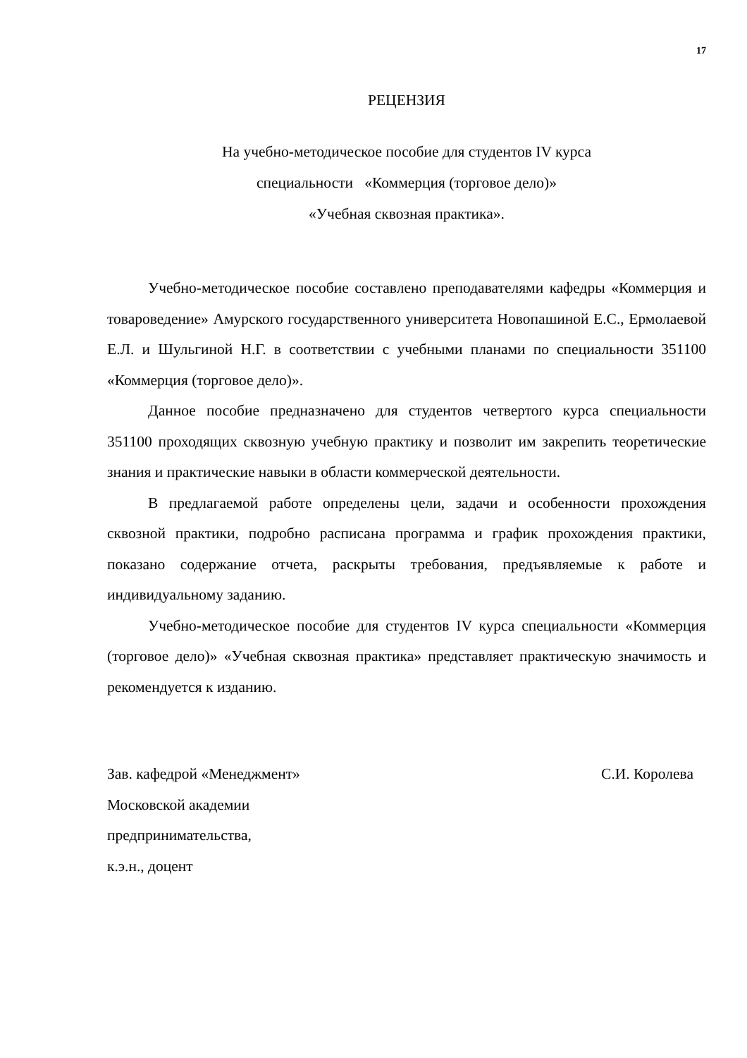17
РЕЦЕНЗИЯ
На учебно-методическое пособие для студентов IV курса
специальности «Коммерция (торговое дело)»
«Учебная сквозная практика».
Учебно-методическое пособие составлено преподавателями кафедры «Коммерция и товароведение» Амурского государственного университета Новопашиной Е.С., Ермолаевой Е.Л. и Шульгиной Н.Г. в соответствии с учебными планами по специальности 351100 «Коммерция (торговое дело)».
Данное пособие предназначено для студентов четвертого курса специальности 351100 проходящих сквозную учебную практику и позволит им закрепить теоретические знания и практические навыки в области коммерческой деятельности.
В предлагаемой работе определены цели, задачи и особенности прохождения сквозной практики, подробно расписана программа и график прохождения практики, показано содержание отчета, раскрыты требования, предъявляемые к работе и индивидуальному заданию.
Учебно-методическое пособие для студентов IV курса специальности «Коммерция (торговое дело)» «Учебная сквозная практика» представляет практическую значимость и рекомендуется к изданию.
Зав. кафедрой «Менеджмент» С.И. Королева
Московской академии
предпринимательства,
к.э.н., доцент